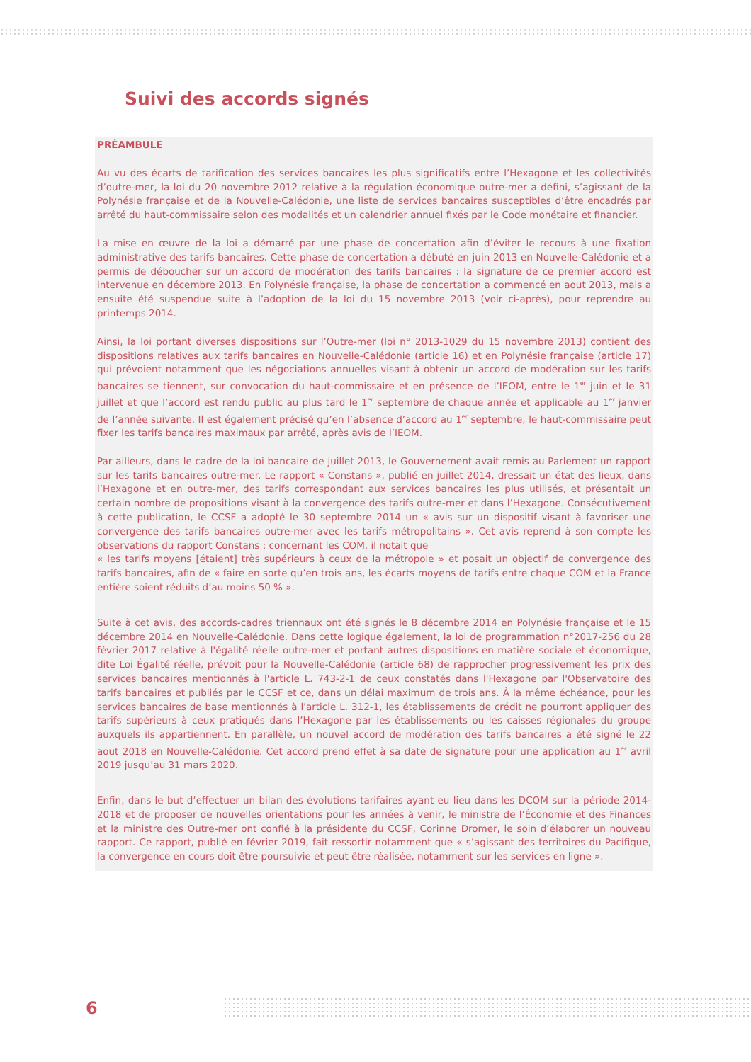Suivi des accords signés
PRÉAMBULE
Au vu des écarts de tarification des services bancaires les plus significatifs entre l’Hexagone et les collectivités d’outre-mer, la loi du 20 novembre 2012 relative à la régulation économique outre-mer a défini, s’agissant de la Polynésie française et de la Nouvelle-Calédonie, une liste de services bancaires susceptibles d’être encadrés par arrêté du haut-commissaire selon des modalités et un calendrier annuel fixés par le Code monétaire et financier.
La mise en œuvre de la loi a démarré par une phase de concertation afin d’éviter le recours à une fixation administrative des tarifs bancaires. Cette phase de concertation a débuté en juin 2013 en Nouvelle-Calédonie et a permis de déboucher sur un accord de modération des tarifs bancaires : la signature de ce premier accord est intervenue en décembre 2013. En Polynésie française, la phase de concertation a commencé en aout 2013, mais a ensuite été suspendue suite à l’adoption de la loi du 15 novembre 2013 (voir ci-après), pour reprendre au printemps 2014.
Ainsi, la loi portant diverses dispositions sur l’Outre-mer (loi n° 2013-1029 du 15 novembre 2013) contient des dispositions relatives aux tarifs bancaires en Nouvelle-Calédonie (article 16) et en Polynésie française (article 17) qui prévoient notamment que les négociations annuelles visant à obtenir un accord de modération sur les tarifs bancaires se tiennent, sur convocation du haut-commissaire et en présence de l’IEOM, entre le 1<sup>er</sup> juin et le 31 juillet et que l’accord est rendu public au plus tard le 1<sup>er</sup> septembre de chaque année et applicable au 1<sup>er</sup> janvier de l’année suivante. Il est également précisé qu’en l’absence d’accord au 1<sup>er</sup> septembre, le haut-commissaire peut fixer les tarifs bancaires maximaux par arrêté, après avis de l’IEOM.
Par ailleurs, dans le cadre de la loi bancaire de juillet 2013, le Gouvernement avait remis au Parlement un rapport sur les tarifs bancaires outre-mer. Le rapport « Constans », publié en juillet 2014, dressait un état des lieux, dans l’Hexagone et en outre-mer, des tarifs correspondant aux services bancaires les plus utilisés, et présentait un certain nombre de propositions visant à la convergence des tarifs outre-mer et dans l’Hexagone. Consécutivement à cette publication, le CCSF a adopté le 30 septembre 2014 un « avis sur un dispositif visant à favoriser une convergence des tarifs bancaires outre-mer avec les tarifs métropolitains ». Cet avis reprend à son compte les observations du rapport Constans : concernant les COM, il notait que
« les tarifs moyens [étaient] très supérieurs à ceux de la métropole » et posait un objectif de convergence des tarifs bancaires, afin de « faire en sorte qu’en trois ans, les écarts moyens de tarifs entre chaque COM et la France entière soient réduits d’au moins 50 % ».
Suite à cet avis, des accords-cadres triennaux ont été signés le 8 décembre 2014 en Polynésie française et le 15 décembre 2014 en Nouvelle-Calédonie. Dans cette logique également, la loi de programmation n°2017-256 du 28 février 2017 relative à l'égalité réelle outre-mer et portant autres dispositions en matière sociale et économique, dite Loi Égalité réelle, prévoit pour la Nouvelle-Calédonie (article 68) de rapprocher progressivement les prix des services bancaires mentionnés à l'article L. 743-2-1 de ceux constatés dans l'Hexagone par l'Observatoire des tarifs bancaires et publiés par le CCSF et ce, dans un délai maximum de trois ans. À la même échéance, pour les services bancaires de base mentionnés à l'article L. 312-1, les établissements de crédit ne pourront appliquer des tarifs supérieurs à ceux pratiqués dans l’Hexagone par les établissements ou les caisses régionales du groupe auxquels ils appartiennent. En parallèle, un nouvel accord de modération des tarifs bancaires a été signé le 22 aout 2018 en Nouvelle-Calédonie. Cet accord prend effet à sa date de signature pour une application au 1<sup>er</sup> avril 2019 jusqu’au 31 mars 2020.
Enfin, dans le but d’effectuer un bilan des évolutions tarifaires ayant eu lieu dans les DCOM sur la période 2014-2018 et de proposer de nouvelles orientations pour les années à venir, le ministre de l’Économie et des Finances et la ministre des Outre-mer ont confié à la présidente du CCSF, Corinne Dromer, le soin d’élaborer un nouveau rapport. Ce rapport, publié en février 2019, fait ressortir notamment que « s’agissant des territoires du Pacifique, la convergence en cours doit être poursuivie et peut être réalisée, notamment sur les services en ligne ».
6